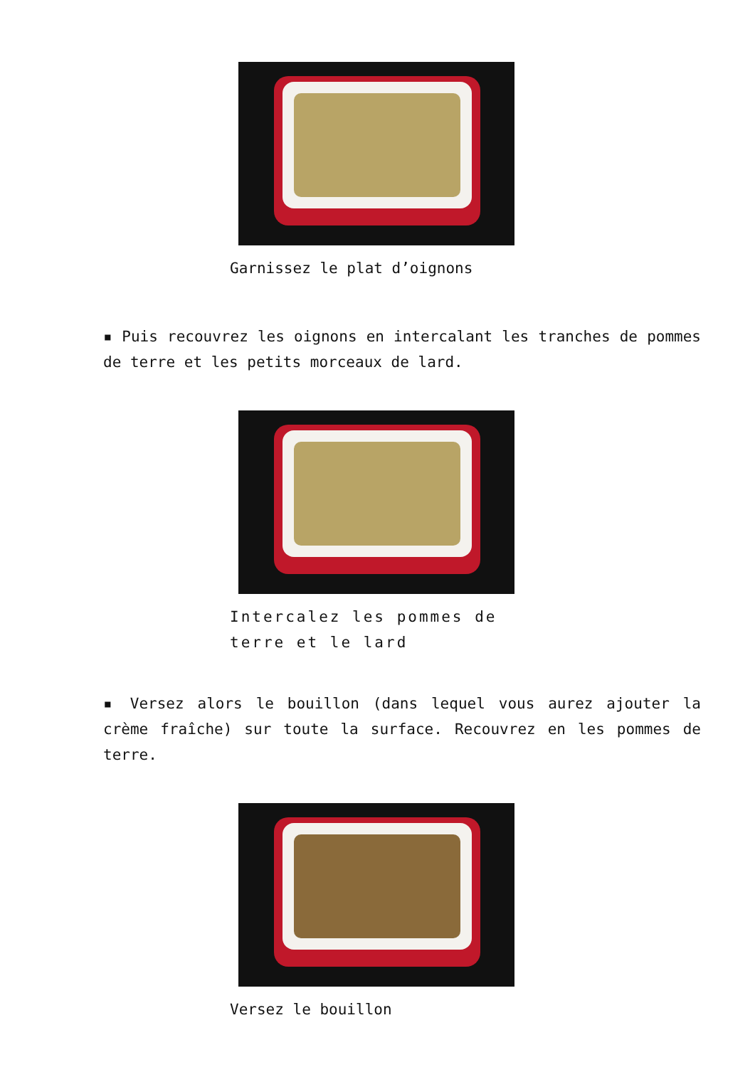Garnissez le plat d’oignons
▪ Puis recouvrez les oignons en intercalant les tranches de pommes de terre et les petits morceaux de lard.
Intercalez les pommes de terre et le lard
▪ Versez alors le bouillon (dans lequel vous aurez ajouter la crème fraîche) sur toute la surface. Recouvrez en les pommes de terre.
Versez le bouillon